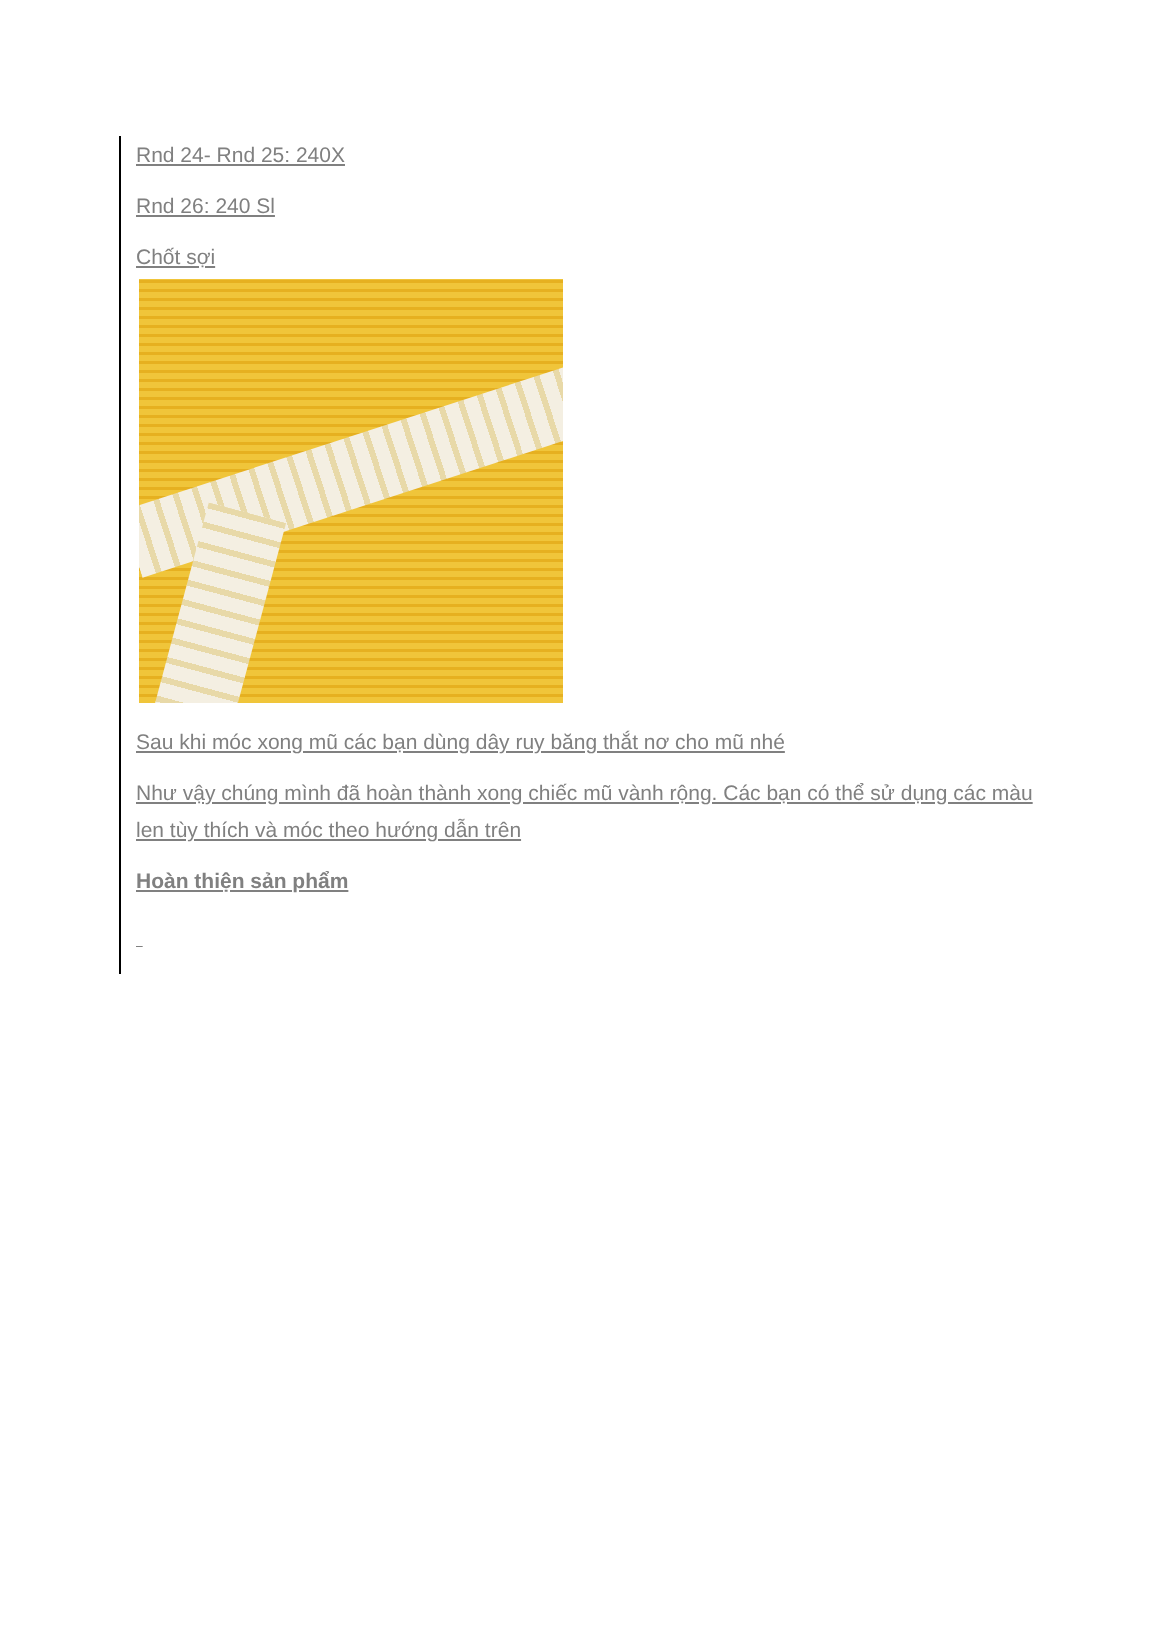Rnd 24- Rnd 25: 240X
Rnd 26: 240 Sl
Chốt sợi
Sau khi móc xong mũ các bạn dùng dây ruy băng thắt nơ cho mũ nhé
Như vậy chúng mình đã hoàn thành xong chiếc mũ vành rộng. Các bạn có thể sử dụng các màu len tùy thích và móc theo hướng dẫn trên
Hoàn thiện sản phẩm